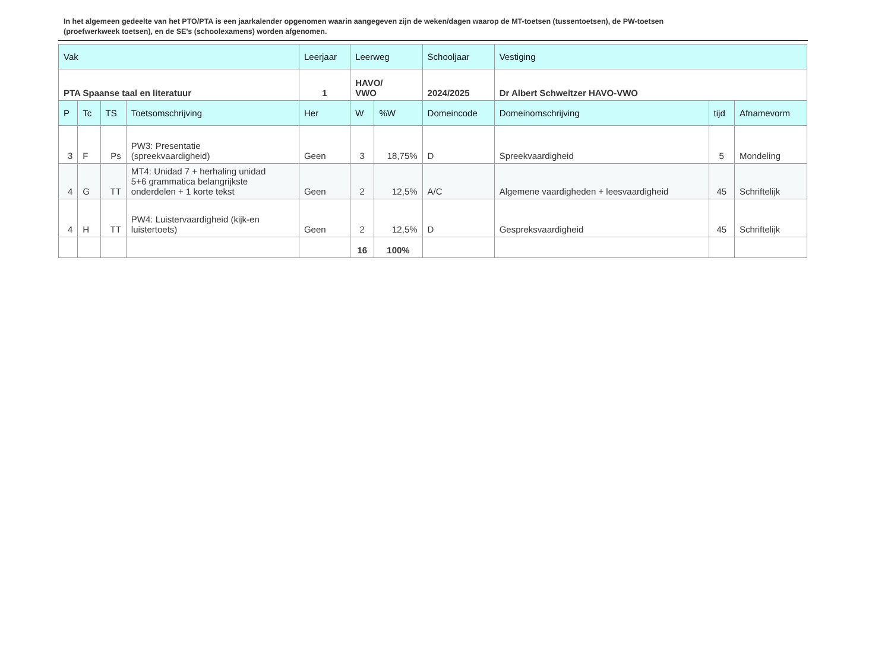In het algemeen gedeelte van het PTO/PTA is een jaarkalender opgenomen waarin aangegeven zijn de weken/dagen waarop de MT-toetsen (tussentoetsen), de PW-toetsen (proefwerkweek toetsen), en de SE’s (schoolexamens) worden afgenomen.
| Vak | | | | Leerjaar | Leerweg | | Schooljaar | Vestiging | | |
| --- | --- | --- | --- | --- | --- | --- | --- | --- | --- | --- |
| PTA Spaanse taal en literatuur | | | | 1 | HAVO/ VWO | | 2024/2025 | Dr Albert Schweitzer HAVO-VWO | | |
| P | Tc | TS | Toetsomschrijving | Her | W | %W | Domeincode | Domeinomschrijving | tijd | Afnamevorm |
| 3 | F | Ps | PW3: Presentatie (spreekvaardigheid) | Geen | 3 | 18,75% | D | Spreekvaardigheid | 5 | Mondeling |
| 4 | G | TT | MT4: Unidad 7 + herhaling unidad 5+6 grammatica belangrijkste onderdelen + 1 korte tekst | Geen | 2 | 12,5% | A/C | Algemene vaardigheden + leesvaardigheid | 45 | Schriftelijk |
| 4 | H | TT | PW4: Luistervaardigheid (kijk-en luistertoets) | Geen | 2 | 12,5% | D | Gespreksvaardigheid | 45 | Schriftelijk |
| | | | | | 16 | 100% | | | | |